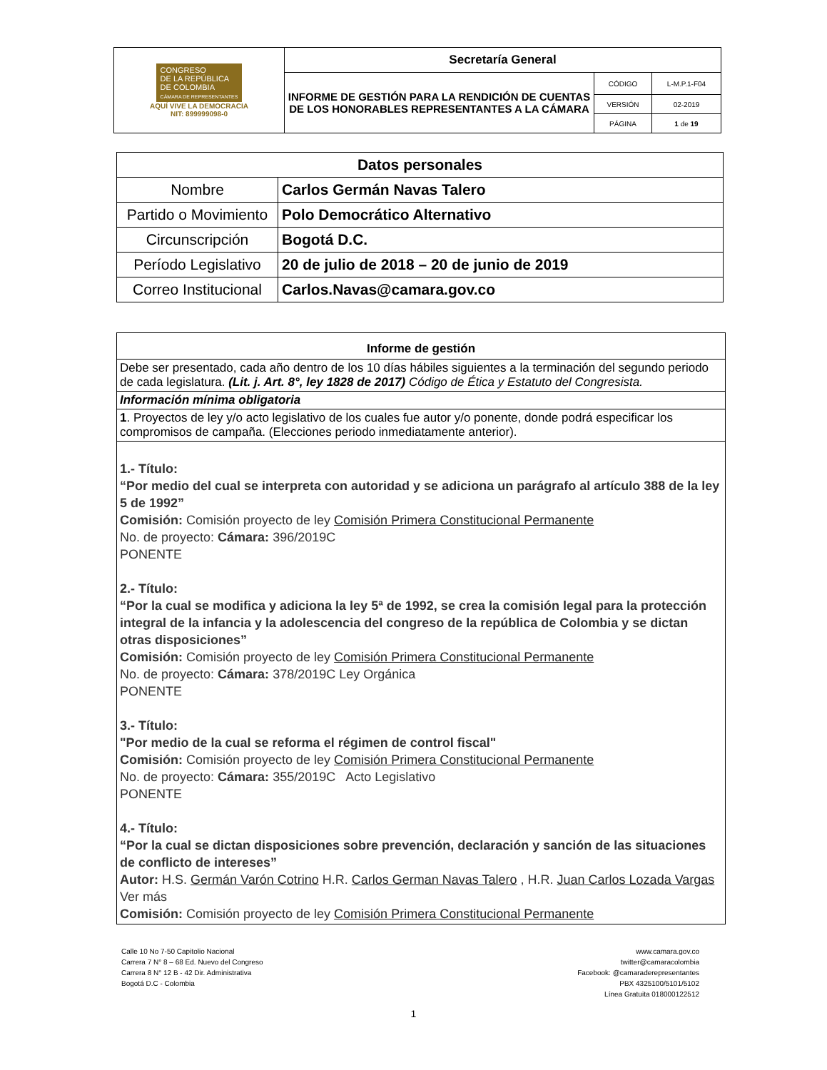| CONGRESO DE LA REPÚBLICA DE COLOMBIA CÁMARA DE REPRESENTANTES AQUÍ VIVE LA DEMOCRACIA NIT: 899999098-0 | Secretaría General | | |
| | INFORME DE GESTIÓN PARA LA RENDICIÓN DE CUENTAS DE LOS HONORABLES REPRESENTANTES A LA CÁMARA | CÓDIGO | L-M.P.1-F04 |
| | | VERSIÓN | 02-2019 |
| | | PÁGINA | 1 de 19 |
| Datos personales | |
| Nombre | Carlos Germán Navas Talero |
| Partido o Movimiento | Polo Democrático Alternativo |
| Circunscripción | Bogotá D.C. |
| Período Legislativo | 20 de julio de 2018 – 20 de junio de 2019 |
| Correo Institucional | Carlos.Navas@camara.gov.co |
| Informe de gestión |
| Debe ser presentado, cada año dentro de los 10 días hábiles siguientes a la terminación del segundo periodo de cada legislatura. (Lit. j. Art. 8°, ley 1828 de 2017) Código de Ética y Estatuto del Congresista. |
| Información mínima obligatoria |
| 1 . Proyectos de ley y/o acto legislativo de los cuales fue autor y/o ponente, donde podrá especificar los compromisos de campaña. (Elecciones periodo inmediatamente anterior). |
| 1.- Título: “Por medio del cual se interpreta con autoridad y se adiciona un parágrafo al artículo 388 de la ley 5 de 1992” Comisión: Comisión proyecto de ley Comisión Primera Constitucional Permanente No. de proyecto: Cámara: 396/2019C PONENTE 2.- Título: “Por la cual se modifica y adiciona la ley 5ª de 1992, se crea la comisión legal para la protección integral de la infancia y la adolescencia del congreso de la república de Colombia y se dictan otras disposiciones” Comisión: Comisión proyecto de ley Comisión Primera Constitucional Permanente No. de proyecto: Cámara: 378/2019C Ley Orgánica PONENTE 3.- Título: "Por medio de la cual se reforma el régimen de control fiscal" Comisión: Comisión proyecto de ley Comisión Primera Constitucional Permanente No. de proyecto: Cámara: 355/2019C Acto Legislativo PONENTE 4.- Título: “Por la cual se dictan disposiciones sobre prevención, declaración y sanción de las situaciones de conflicto de intereses” Autor: H.S. Germán Varón Cotrino H.R. Carlos German Navas Talero , H.R. Juan Carlos Lozada Vargas Ver más Comisión: Comisión proyecto de ley Comisión Primera Constitucional Permanente |
Calle 10 No 7-50 Capitolio Nacional
Carrera 7 N° 8 – 68 Ed. Nuevo del Congreso
Carrera 8 N° 12 B - 42 Dir. Administrativa
Bogotá D.C - Colombia
www.camara.gov.co
twitter@camaracolombia
Facebook: @camaraderepresentantes
PBX 4325100/5101/5102
Línea Gratuita 018000122512
1